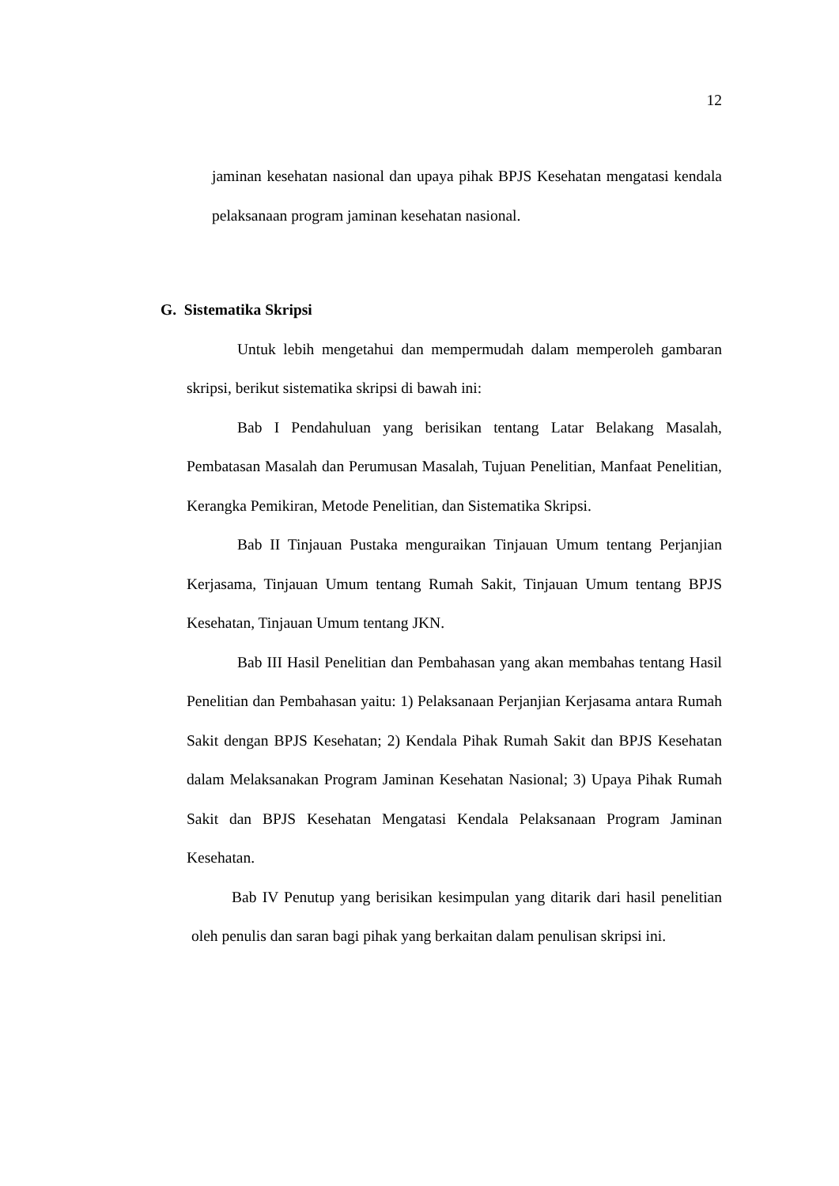12
jaminan kesehatan nasional dan upaya pihak BPJS Kesehatan mengatasi kendala pelaksanaan program jaminan kesehatan nasional.
G. Sistematika Skripsi
Untuk lebih mengetahui dan mempermudah dalam memperoleh gambaran skripsi, berikut sistematika skripsi di bawah ini:
Bab I Pendahuluan yang berisikan tentang Latar Belakang Masalah, Pembatasan Masalah dan Perumusan Masalah, Tujuan Penelitian, Manfaat Penelitian, Kerangka Pemikiran, Metode Penelitian, dan Sistematika Skripsi.
Bab II Tinjauan Pustaka menguraikan Tinjauan Umum tentang Perjanjian Kerjasama, Tinjauan Umum tentang Rumah Sakit, Tinjauan Umum tentang BPJS Kesehatan, Tinjauan Umum tentang JKN.
Bab III Hasil Penelitian dan Pembahasan yang akan membahas tentang Hasil Penelitian dan Pembahasan yaitu: 1) Pelaksanaan Perjanjian Kerjasama antara Rumah Sakit dengan BPJS Kesehatan; 2) Kendala Pihak Rumah Sakit dan BPJS Kesehatan dalam Melaksanakan Program Jaminan Kesehatan Nasional; 3) Upaya Pihak Rumah Sakit dan BPJS Kesehatan Mengatasi Kendala Pelaksanaan Program Jaminan Kesehatan.
Bab IV Penutup yang berisikan kesimpulan yang ditarik dari hasil penelitian oleh penulis dan saran bagi pihak yang berkaitan dalam penulisan skripsi ini.